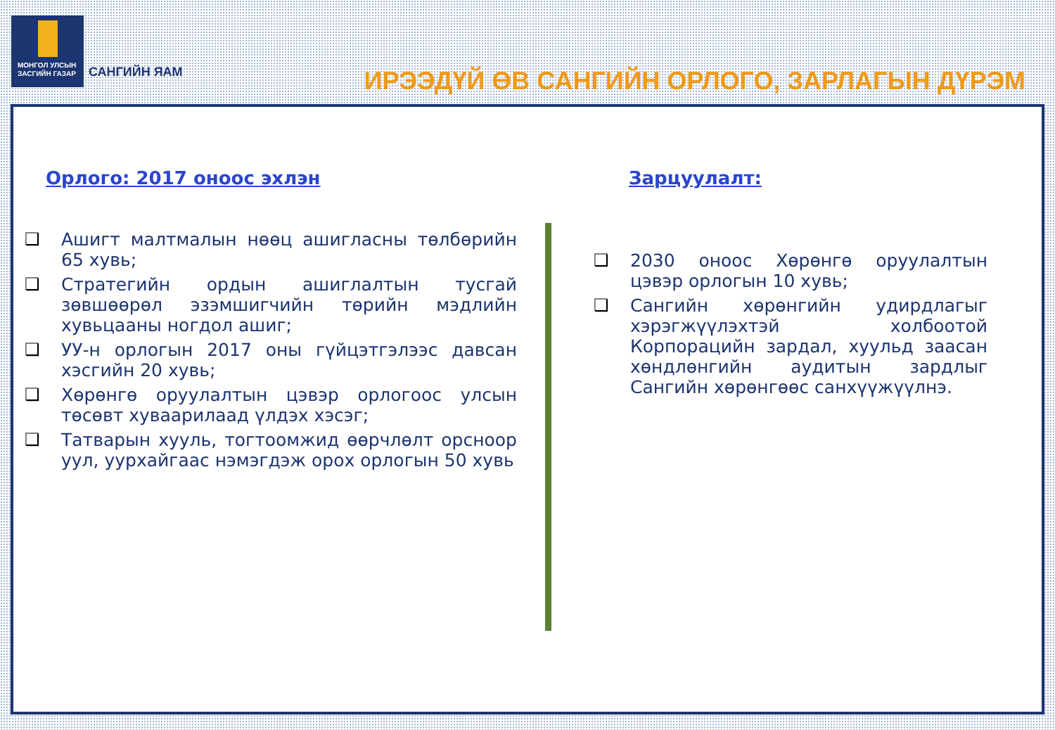МОНГОЛ УЛСЫН
ЗАСГИЙН ГАЗАР
САНГИЙН ЯАМ
ИРЭЭДҮЙ ӨВ САНГИЙН ОРЛОГО, ЗАРЛАГЫН ДҮРЭМ
Орлого: 2017 оноос эхлэн
❑ Ашигт малтмалын нөөц ашигласны төлбөрийн 65 хувь;
❑ Стратегийн ордын ашиглалтын тусгай зөвшөөрөл эзэмшигчийн төрийн мэдлийн хувьцааны ногдол ашиг;
❑ УУ-н орлогын 2017 оны гүйцэтгэлээс давсан хэсгийн 20 хувь;
❑ Хөрөнгө оруулалтын цэвэр орлогоос улсын төсөвт хуваарилаад үлдэх хэсэг;
❑ Татварын хууль, тогтоомжид өөрчлөлт орсноор уул, уурхайгаас нэмэгдэж орох орлогын 50 хувь
Зарцуулалт:
❑ 2030 оноос Хөрөнгө оруулалтын цэвэр орлогын 10 хувь;
❑ Сангийн хөрөнгийн удирдлагыг хэрэгжүүлэхтэй холбоотой Корпорацийн зардал, хуульд заасан хөндлөнгийн аудитын зардлыг Сангийн хөрөнгөөс санхүүжүүлнэ.